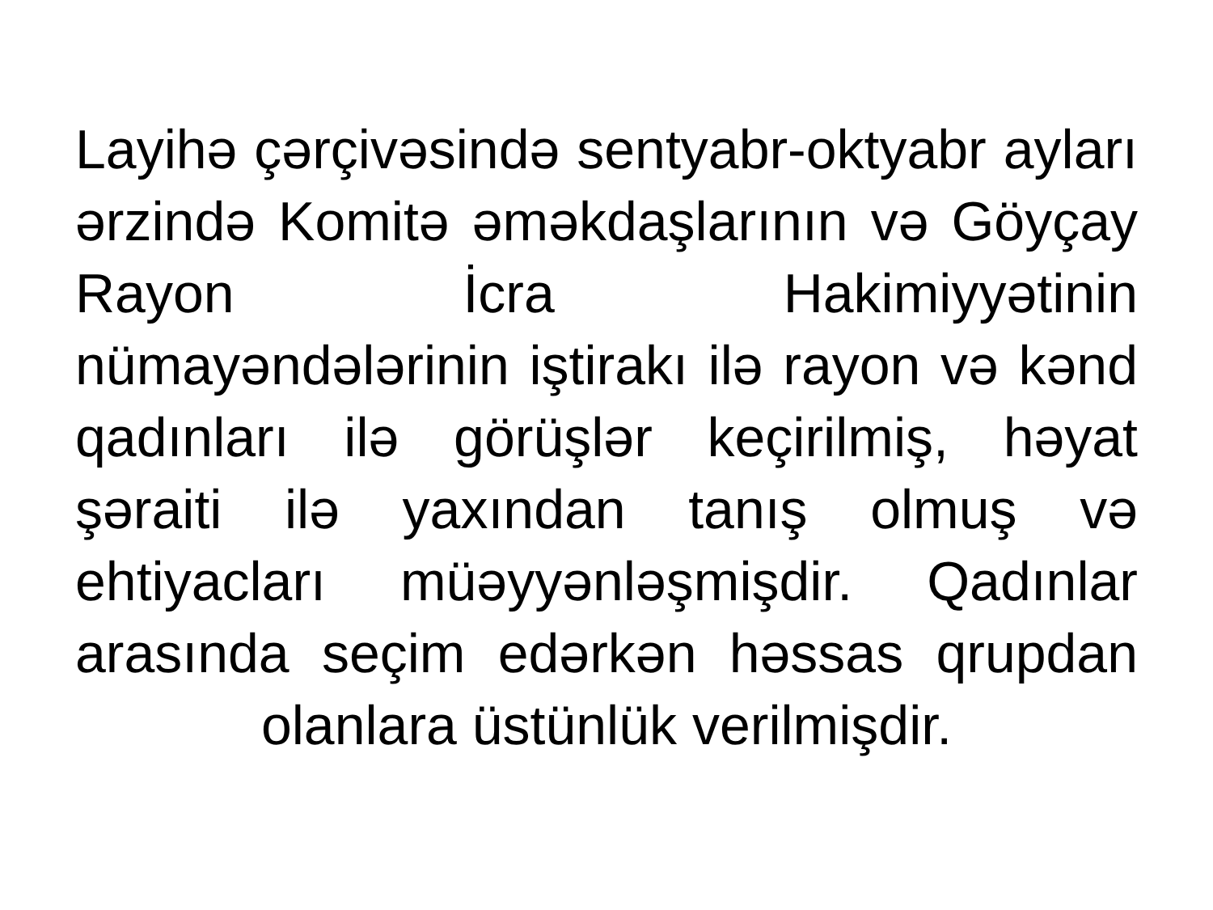Layihə çərçivəsində sentyabr-oktyabr ayları ərzində Komitə əməkdaşlarının və Göyçay Rayon İcra Hakimiyyətinin nümayəndələrinin iştirakı ilə rayon və kənd qadınları ilə görüşlər keçirilmiş, həyat şəraiti ilə yaxından tanış olmuş və ehtiyacları müəyyənləşmişdir. Qadınlar arasında seçim edərkən həssas qrupdan olanlara üstünlük verilmişdir.